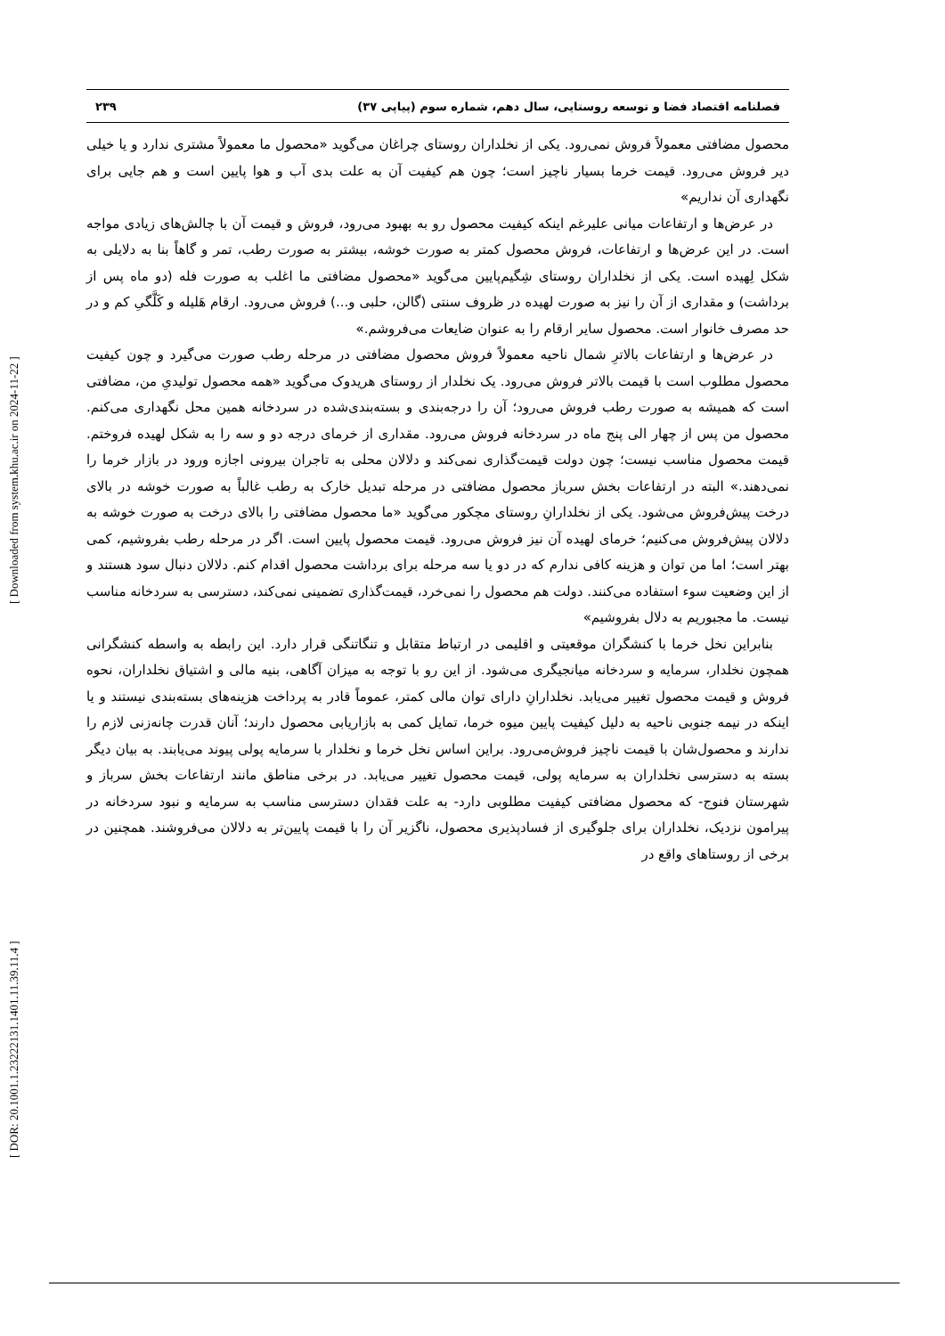[ DOR: 20.1001.1.23222131.1401.11.39.11.4 ] [ Downloaded from system.khu.ac.ir on 2024-11-22 ]
فصلنامه اقتصاد فضا و توسعه روستایی، سال دهم، شماره سوم (پیاپی ۳۷) ۲۳۹
محصول مضافتی معمولاً فروش نمی‌رود. یکی از نخلداران روستای چراغان می‌گوید «محصول ما معمولاً مشتری ندارد و یا خیلی دیر فروش می‌رود. قیمت خرما بسیار ناچیز است؛ چون هم کیفیت آن به علت بدی آب و هوا پایین است و هم جایی برای نگهداری آن نداریم»
در عرض‌ها و ارتفاعات میانی علیرغم اینکه کیفیت محصول رو به بهبود می‌رود، فروش و قیمت آن با چالش‌های زیادی مواجه است. در این عرض‌ها و ارتفاعات، فروش محصول کمتر به صورت خوشه، بیشتر به صورت رطب، تمر و گاهاً بنا به دلایلی به شکل لِهیده است. یکی از نخلداران روستای شِگیم‌پایین می‌گوید «محصول مضافتی ما اغلب به صورت فله (دو ماه پس از برداشت) و مقداری از آن را نیز به صورت لهیده در ظروف سنتی (گالن، حلبی و...) فروش می‌رود. ارقام هَلیله و کَلَّگیِ کم و در حد مصرف خانوار است. محصول سایر ارقام را به عنوان ضایعات می‌فروشم.»
در عرض‌ها و ارتفاعات بالاترِ شمال ناحیه معمولاً فروش محصول مضافتی در مرحله رطب صورت می‌گیرد و چون کیفیت محصول مطلوب است با قیمت بالاتر فروش می‌رود. یک نخلدار از روستای هریدوک می‌گوید «همه محصول تولیدیِ من، مضافتی است که همیشه به صورت رطب فروش می‌رود؛ آن را درجه‌بندی و بسته‌بندی‌شده در سردخانه همین محل نگهداری می‌کنم. محصول من پس از چهار الی پنج ماه در سردخانه فروش می‌رود. مقداری از خرمای درجه دو و سه را به شکل لهیده فروختم. قیمت محصول مناسب نیست؛ چون دولت قیمت‌گذاری نمی‌کند و دلالان محلی به تاجران بیرونی اجازه ورود در بازار خرما را نمی‌دهند.» البته در ارتفاعات بخش سرباز محصول مضافتی در مرحله تبدیل خارک به رطب غالباً به صورت خوشه در بالای درخت پیش‌فروش می‌شود. یکی از نخلدارانِ روستای مچکور می‌گوید «ما محصول مضافتی را بالای درخت به صورت خوشه به دلالان پیش‌فروش می‌کنیم؛ خرمای لهیده آن نیز فروش می‌رود. قیمت محصول پایین است. اگر در مرحله رطب بفروشیم، کمی بهتر است؛ اما من توان و هزینه کافی ندارم که در دو یا سه مرحله برای برداشت محصول اقدام کنم. دلالان دنبال سود هستند و از این وضعیت سوء استفاده می‌کنند. دولت هم محصول را نمی‌خرد، قیمت‌گذاری تضمینی نمی‌کند، دسترسی به سردخانه مناسب نیست. ما مجبوریم به دلال بفروشیم»
بنابراین نخل خرما با کنشگران موقعیتی و اقلیمی در ارتباط متقابل و تنگاتنگی قرار دارد. این رابطه به واسطه کنشگرانی همچون نخلدار، سرمایه و سردخانه میانجیگری می‌شود. از این رو با توجه به میزان آگاهی، بنیه مالی و اشتیاق نخلداران، نحوه فروش و قیمت محصول تغییر می‌یابد. نخلدارانِ دارای توان مالی کمتر، عموماً قادر به پرداخت هزینه‌های بسته‌بندی نیستند و یا اینکه در نیمه جنوبی ناحیه به دلیل کیفیت پایین میوه خرما، تمایل کمی به بازاریابی محصول دارند؛ آنان قدرت چانه‌زنی لازم را ندارند و محصول‌شان با قیمت ناچیز فروش‌می‌رود. براین اساس نخل خرما و نخلدار با سرمایه پولی پیوند می‌یابند. به بیان دیگر بسته به دسترسی نخلداران به سرمایه پولی، قیمت محصول تغییر می‌یابد. در برخی مناطق مانند ارتفاعات بخش سرباز و شهرستان فنوج- که محصول مضافتی کیفیت مطلوبی دارد- به علت فقدان دسترسی مناسب به سرمایه و نبود سردخانه در پیرامون نزدیک، نخلداران برای جلوگیری از فسادپذیری محصول، ناگزیر آن را با قیمت پایین‌تر به دلالان می‌فروشند. همچنین در برخی از روستاهای واقع در